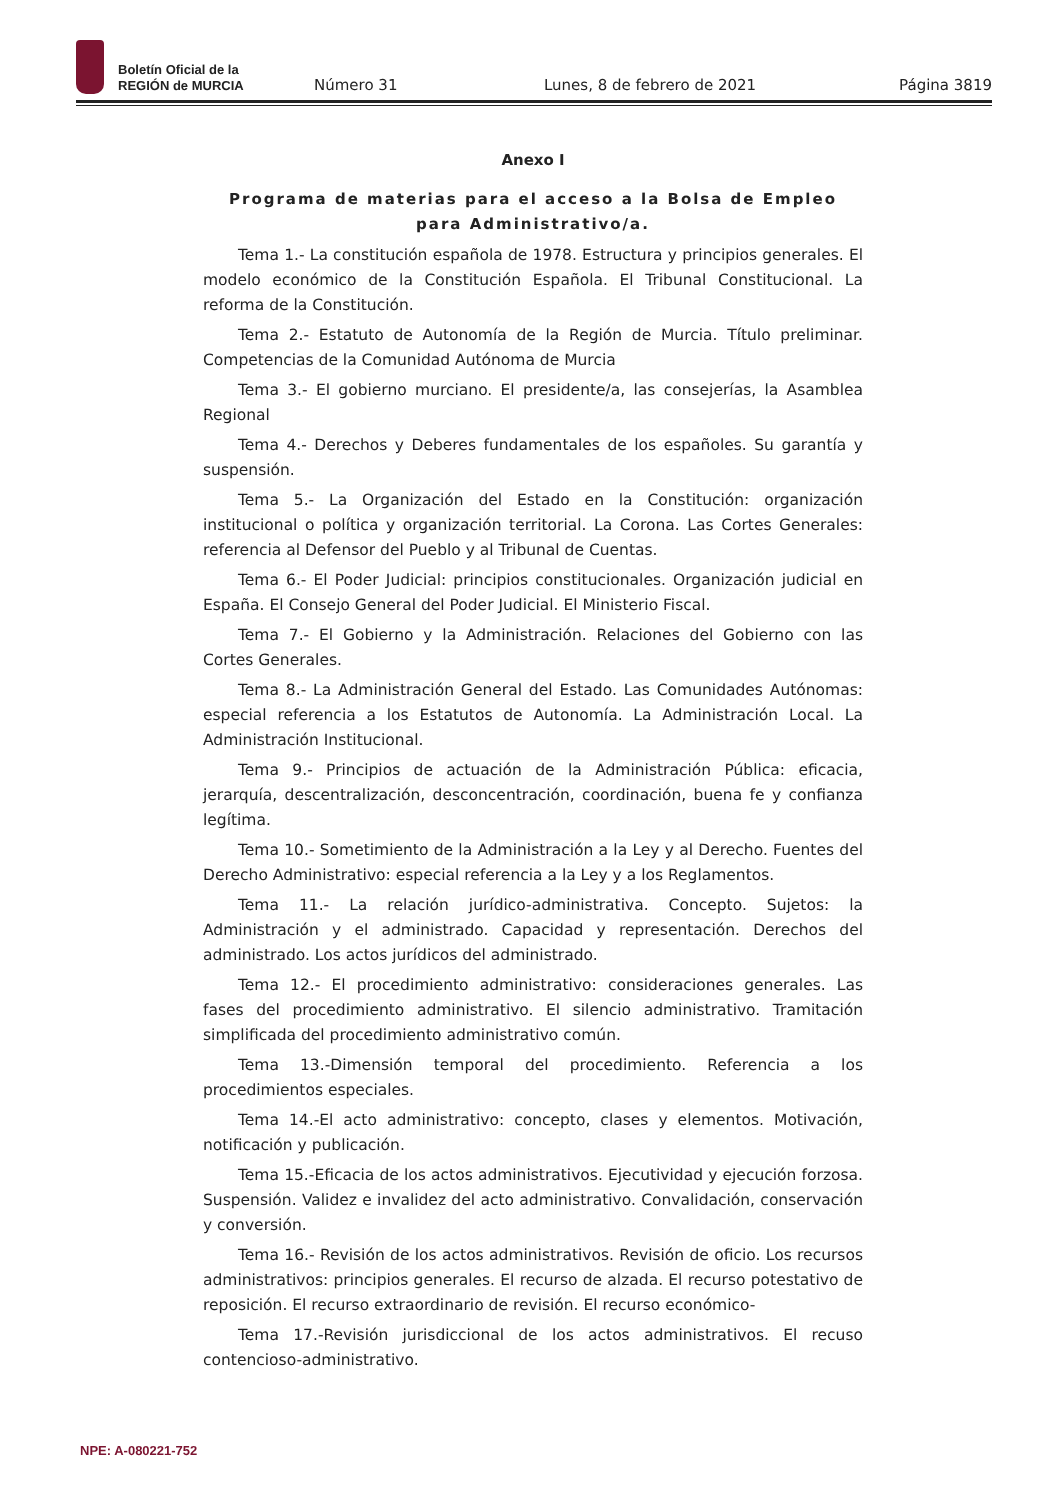Boletín Oficial de la
REGIÓN de MURCIA
Número 31
Lunes, 8 de febrero de 2021
Página 3819
Anexo I
Programa de materias para el acceso a la Bolsa de Empleo para Administrativo/a.
Tema 1.- La constitución española de 1978. Estructura y principios generales. El modelo económico de la Constitución Española. El Tribunal Constitucional. La reforma de la Constitución.
Tema 2.- Estatuto de Autonomía de la Región de Murcia. Título preliminar. Competencias de la Comunidad Autónoma de Murcia
Tema 3.- El gobierno murciano. El presidente/a, las consejerías, la Asamblea Regional
Tema 4.- Derechos y Deberes fundamentales de los españoles. Su garantía y suspensión.
Tema 5.- La Organización del Estado en la Constitución: organización institucional o política y organización territorial. La Corona. Las Cortes Generales: referencia al Defensor del Pueblo y al Tribunal de Cuentas.
Tema 6.- El Poder Judicial: principios constitucionales. Organización judicial en España. El Consejo General del Poder Judicial. El Ministerio Fiscal.
Tema 7.- El Gobierno y la Administración. Relaciones del Gobierno con las Cortes Generales.
Tema 8.- La Administración General del Estado. Las Comunidades Autónomas: especial referencia a los Estatutos de Autonomía. La Administración Local. La Administración Institucional.
Tema 9.- Principios de actuación de la Administración Pública: eficacia, jerarquía, descentralización, desconcentración, coordinación, buena fe y confianza legítima.
Tema 10.- Sometimiento de la Administración a la Ley y al Derecho. Fuentes del Derecho Administrativo: especial referencia a la Ley y a los Reglamentos.
Tema 11.- La relación jurídico-administrativa. Concepto. Sujetos: la Administración y el administrado. Capacidad y representación. Derechos del administrado. Los actos jurídicos del administrado.
Tema 12.- El procedimiento administrativo: consideraciones generales. Las fases del procedimiento administrativo. El silencio administrativo. Tramitación simplificada del procedimiento administrativo común.
Tema 13.-Dimensión temporal del procedimiento. Referencia a los procedimientos especiales.
Tema 14.-El acto administrativo: concepto, clases y elementos. Motivación, notificación y publicación.
Tema 15.-Eficacia de los actos administrativos. Ejecutividad y ejecución forzosa. Suspensión. Validez e invalidez del acto administrativo. Convalidación, conservación y conversión.
Tema 16.- Revisión de los actos administrativos. Revisión de oficio. Los recursos administrativos: principios generales. El recurso de alzada. El recurso potestativo de reposición. El recurso extraordinario de revisión. El recurso económico-
Tema 17.-Revisión jurisdiccional de los actos administrativos. El recuso contencioso-administrativo.
NPE: A-080221-752